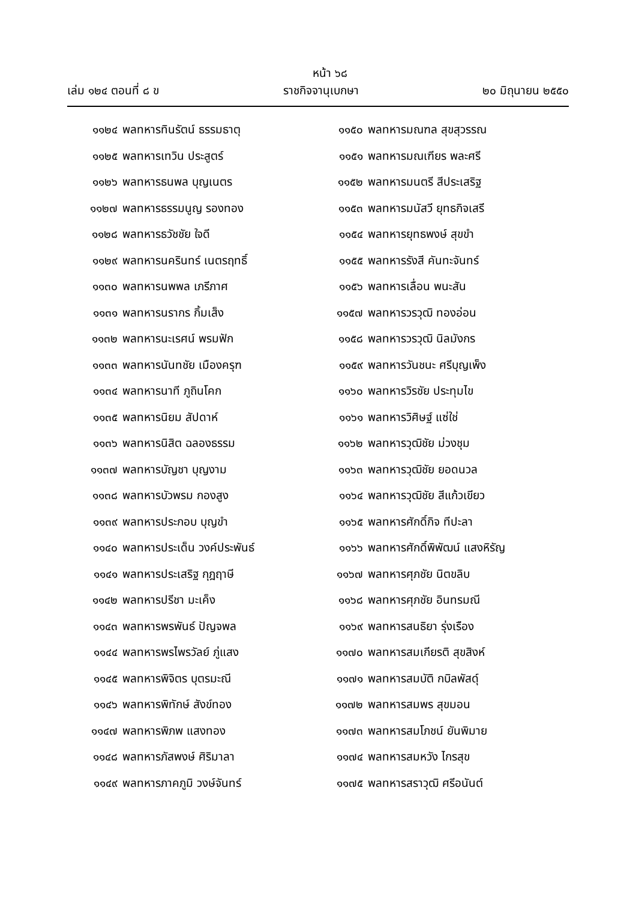หน้า ๖๘
เล่ม ๑๒๔ ตอนที่ ๘ ข ราชกิจจานุเบกษา ๒๐ มิถุนายน ๒๕๕๐
๑๑๒๔ พลทหารทินรัตน์ ธรรมธาตุ
๑๑๒๕ พลทหารเทวิน ประสูตร์
๑๑๒๖ พลทหารธนพล บุญเนตร
๑๑๒๗ พลทหารธรรมนูญ รองทอง
๑๑๒๘ พลทหารธวัชชัย ใจดี
๑๑๒๙ พลทหารนครินทร์ เนตรฤทธิ์
๑๑๓๐ พลทหารนพพล เภรีภาศ
๑๑๓๑ พลทหารนรากร กิ้มเส็ง
๑๑๓๒ พลทหารนะเรศน์ พรมฟัก
๑๑๓๓ พลทหารนันทชัย เมืองครุฑ
๑๑๓๔ พลทหารนาที ภูถินโคก
๑๑๓๕ พลทหารนิยม สัปดาห์
๑๑๓๖ พลทหารนิสิต ฉลองธรรม
๑๑๓๗ พลทหารบัญชา บุญงาม
๑๑๓๘ พลทหารบัวพรม กองสูง
๑๑๓๙ พลทหารประกอบ บุญขำ
๑๑๔๐ พลทหารประเด็น วงค์ประพันธ์
๑๑๔๑ พลทหารประเสริฐ กุฎฤาษี
๑๑๔๒ พลทหารปรีชา มะเค็ง
๑๑๔๓ พลทหารพรพันธ์ ปัญจพล
๑๑๔๔ พลทหารพรไพรวัลย์ ภู่แสง
๑๑๔๕ พลทหารพิจิตร บุตรมะณี
๑๑๔๖ พลทหารพิทักษ์ สังข์ทอง
๑๑๔๗ พลทหารพิภพ แสงทอง
๑๑๔๘ พลทหารภัสพงษ์ ศิริมาลา
๑๑๔๙ พลทหารภาคภูมิ วงษ์จันทร์
๑๑๕๐ พลทหารมณฑล สุขสุวรรณ
๑๑๕๑ พลทหารมณเฑียร พละศรี
๑๑๕๒ พลทหารมนตรี สีประเสริฐ
๑๑๕๓ พลทหารมนัสวี ยุทธกิจเสรี
๑๑๕๔ พลทหารยุทธพงษ์ สุขขำ
๑๑๕๕ พลทหารรังสี คันทะจันทร์
๑๑๕๖ พลทหารเลื่อน พนะสัน
๑๑๕๗ พลทหารวรวุฒิ ทองอ่อน
๑๑๕๘ พลทหารวรวุฒิ นิลมังกร
๑๑๕๙ พลทหารวันชนะ ศรีบุญเพ็ง
๑๑๖๐ พลทหารวิรชัย ประทุมไข
๑๑๖๑ พลทหารวิศิษฐ์ แซ่ใช่
๑๑๖๒ พลทหารวุฒิชัย ม่วงชุม
๑๑๖๓ พลทหารวุฒิชัย ยอดนวล
๑๑๖๔ พลทหารวุฒิชัย สีแก้วเขียว
๑๑๖๕ พลทหารศักดิ์กิจ ทีปะลา
๑๑๖๖ พลทหารศักดิ์พิพัฒน์ แสงหิรัญ
๑๑๖๗ พลทหารศุภชัย นิตขลิบ
๑๑๖๘ พลทหารศุภชัย อินทรมณี
๑๑๖๙ พลทหารสนธิยา รุ่งเรือง
๑๑๗๐ พลทหารสมเกียรติ สุขสิงห์
๑๑๗๑ พลทหารสมบัติ กบิลพัสดุ์
๑๑๗๒ พลทหารสมพร สุขมอน
๑๑๗๓ พลทหารสมโภชน์ ยันพิมาย
๑๑๗๔ พลทหารสมหวัง ไกรสุข
๑๑๗๕ พลทหารสราวุฒิ ศรีอนันต์